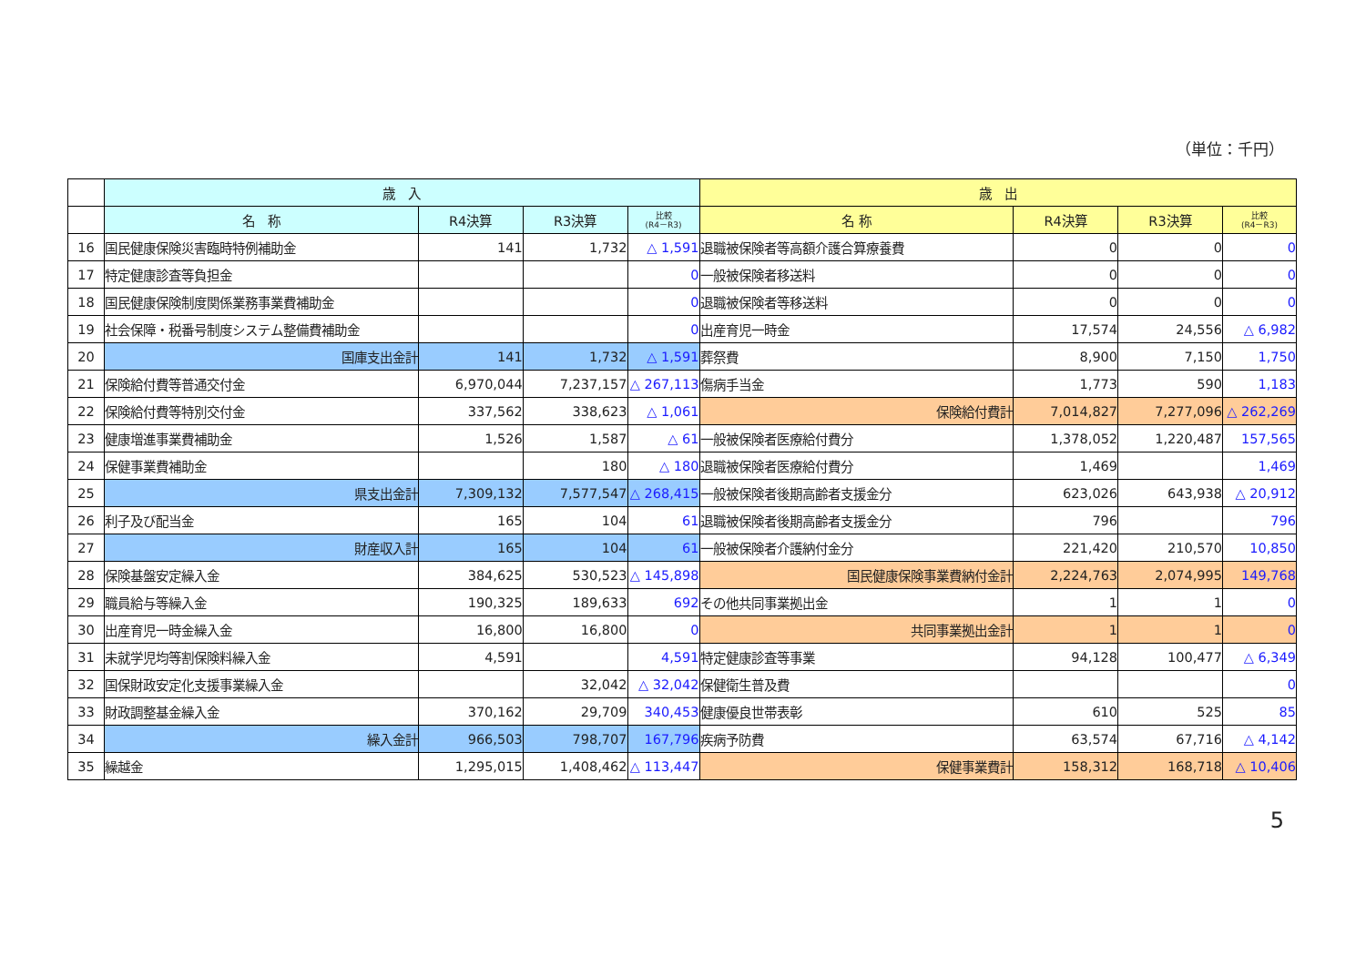（単位：千円）
| | 歳 入 | | | | 歳 出 | | | |
| --- | --- | --- | --- | --- | --- | --- | --- | --- |
| | 名 称 | R4決算 | R3決算 | 比較 (R4－R3) | 名 称 | R4決算 | R3決算 | 比較 (R4－R3) |
| 16 | 国民健康保険災害臨時特例補助金 | 141 | 1,732 | △ 1,591 | 退職被保険者等高額介護合算療養費 | 0 | 0 | 0 |
| 17 | 特定健康診査等負担金 | | | 0 | 一般被保険者移送料 | 0 | 0 | 0 |
| 18 | 国民健康保険制度関係業務事業費補助金 | | | 0 | 退職被保険者等移送料 | 0 | 0 | 0 |
| 19 | 社会保障・税番号制度システム整備費補助金 | | | 0 | 出産育児一時金 | 17,574 | 24,556 | △ 6,982 |
| 20 | 国庫支出金計 | 141 | 1,732 | △ 1,591 | 葬祭費 | 8,900 | 7,150 | 1,750 |
| 21 | 保険給付費等普通交付金 | 6,970,044 | 7,237,157 | △ 267,113 | 傷病手当金 | 1,773 | 590 | 1,183 |
| 22 | 保険給付費等特別交付金 | 337,562 | 338,623 | △ 1,061 | 保険給付費計 | 7,014,827 | 7,277,096 | △ 262,269 |
| 23 | 健康増進事業費補助金 | 1,526 | 1,587 | △ 61 | 一般被保険者医療給付費分 | 1,378,052 | 1,220,487 | 157,565 |
| 24 | 保健事業費補助金 | | 180 | △ 180 | 退職被保険者医療給付費分 | 1,469 | | 1,469 |
| 25 | 県支出金計 | 7,309,132 | 7,577,547 | △ 268,415 | 一般被保険者後期高齢者支援金分 | 623,026 | 643,938 | △ 20,912 |
| 26 | 利子及び配当金 | 165 | 104 | 61 | 退職被保険者後期高齢者支援金分 | 796 | | 796 |
| 27 | 財産収入計 | 165 | 104 | 61 | 一般被保険者介護納付金分 | 221,420 | 210,570 | 10,850 |
| 28 | 保険基盤安定繰入金 | 384,625 | 530,523 | △ 145,898 | 国民健康保険事業費納付金計 | 2,224,763 | 2,074,995 | 149,768 |
| 29 | 職員給与等繰入金 | 190,325 | 189,633 | 692 | その他共同事業拠出金 | 1 | 1 | 0 |
| 30 | 出産育児一時金繰入金 | 16,800 | 16,800 | 0 | 共同事業拠出金計 | 1 | 1 | 0 |
| 31 | 未就学児均等割保険料繰入金 | 4,591 | | 4,591 | 特定健康診査等事業 | 94,128 | 100,477 | △ 6,349 |
| 32 | 国保財政安定化支援事業繰入金 | | 32,042 | △ 32,042 | 保健衛生普及費 | | | 0 |
| 33 | 財政調整基金繰入金 | 370,162 | 29,709 | 340,453 | 健康優良世帯表彰 | 610 | 525 | 85 |
| 34 | 繰入金計 | 966,503 | 798,707 | 167,796 | 疾病予防費 | 63,574 | 67,716 | △ 4,142 |
| 35 | 繰越金 | 1,295,015 | 1,408,462 | △ 113,447 | 保健事業費計 | 158,312 | 168,718 | △ 10,406 |
5